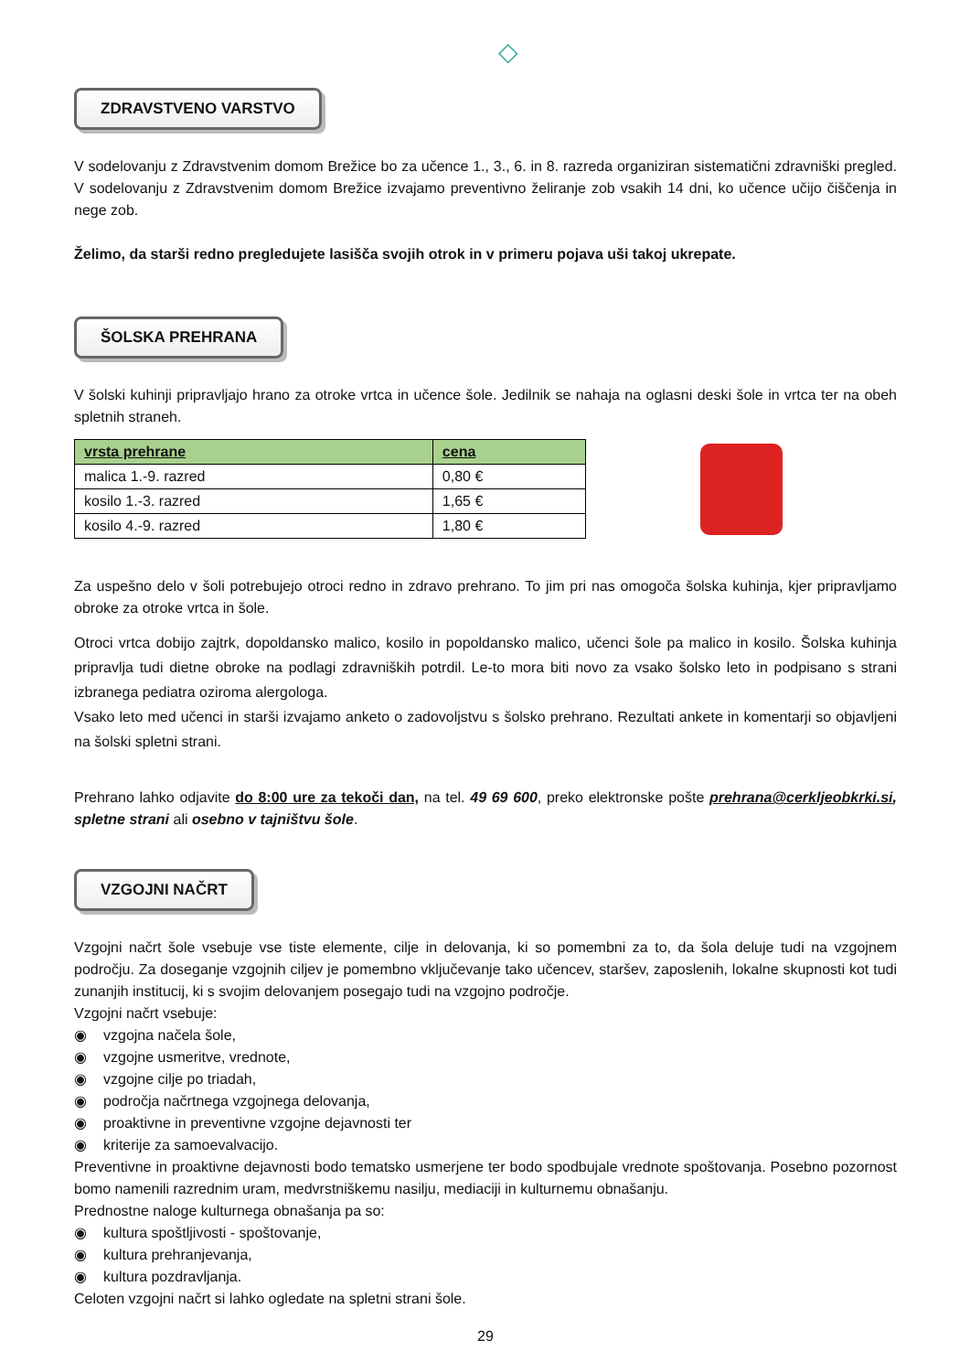◇
ZDRAVSTVENO VARSTVO
V sodelovanju z Zdravstvenim domom Brežice bo za učence 1., 3., 6. in 8. razreda organiziran sistematični zdravniški pregled. V sodelovanju z Zdravstvenim domom Brežice izvajamo preventivno želiranje zob vsakih 14 dni, ko učence učijo čiščenja in nege zob.
Želimo, da starši redno pregledujete lasišča svojih otrok in v primeru pojava uši takoj ukrepate.
ŠOLSKA PREHRANA
V šolski kuhinji pripravljajo hrano za otroke vrtca in učence šole. Jedilnik se nahaja na oglasni deski šole in vrtca ter na obeh spletnih straneh.
| vrsta prehrane | cena |
| --- | --- |
| malica 1.-9. razred | 0,80 € |
| kosilo 1.-3. razred | 1,65 € |
| kosilo 4.-9. razred | 1,80 € |
Za uspešno delo v šoli potrebujejo otroci redno in zdravo prehrano. To jim pri nas omogoča šolska kuhinja, kjer pripravljamo obroke za otroke vrtca in šole.
Otroci vrtca dobijo zajtrk, dopoldansko malico, kosilo in popoldansko malico, učenci šole pa malico in kosilo. Šolska kuhinja pripravlja tudi dietne obroke na podlagi zdravniških potrdil. Le-to mora biti novo za vsako šolsko leto in podpisano s strani izbranega pediatra oziroma alergologa.
Vsako leto med učenci in starši izvajamo anketo o zadovoljstvu s šolsko prehrano. Rezultati ankete in komentarji so objavljeni na šolski spletni strani.
Prehrano lahko odjavite do 8:00 ure za tekoči dan, na tel. 49 69 600, preko elektronske pošte prehrana@cerkljeobkrki.si, spletne strani ali osebno v tajništvu šole.
VZGOJNI NAČRT
Vzgojni načrt šole vsebuje vse tiste elemente, cilje in delovanja, ki so pomembni za to, da šola deluje tudi na vzgojnem področju. Za doseganje vzgojnih ciljev je pomembno vključevanje tako učencev, staršev, zaposlenih, lokalne skupnosti kot tudi zunanjih institucij, ki s svojim delovanjem posegajo tudi na vzgojno področje.
Vzgojni načrt vsebuje:
◉ vzgojna načela šole,
◉ vzgojne usmeritve, vrednote,
◉ vzgojne cilje po triadah,
◉ področja načrtnega vzgojnega delovanja,
◉ proaktivne in preventivne vzgojne dejavnosti ter
◉ kriterije za samoevalvacijo.
Preventivne in proaktivne dejavnosti bodo tematsko usmerjene ter bodo spodbujale vrednote spoštovanja. Posebno pozornost bomo namenili razrednim uram, medvrstniškemu nasilju, mediaciji in kulturnemu obnašanju.
Prednostne naloge kulturnega obnašanja pa so:
◉ kultura spoštljivosti - spoštovanje,
◉ kultura prehranjevanja,
◉ kultura pozdravljanja.
Celoten vzgojni načrt si lahko ogledate na spletni strani šole.
29